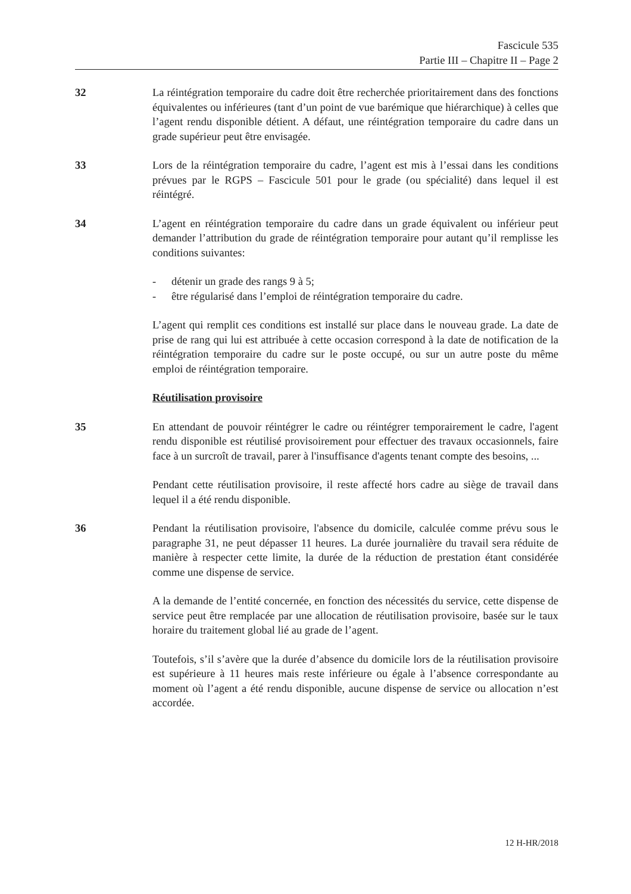Fascicule 535
Partie III – Chapitre II – Page 2
32 La réintégration temporaire du cadre doit être recherchée prioritairement dans des fonctions équivalentes ou inférieures (tant d’un point de vue barémique que hiérarchique) à celles que l’agent rendu disponible détient. A défaut, une réintégration temporaire du cadre dans un grade supérieur peut être envisagée.
33 Lors de la réintégration temporaire du cadre, l’agent est mis à l’essai dans les conditions prévues par le RGPS – Fascicule 501 pour le grade (ou spécialité) dans lequel il est réintégré.
34 L’agent en réintégration temporaire du cadre dans un grade équivalent ou inférieur peut demander l’attribution du grade de réintégration temporaire pour autant qu’il remplisse les conditions suivantes:
- détenir un grade des rangs 9 à 5;
- être régularisé dans l’emploi de réintégration temporaire du cadre.
L’agent qui remplit ces conditions est installé sur place dans le nouveau grade. La date de prise de rang qui lui est attribuée à cette occasion correspond à la date de notification de la réintégration temporaire du cadre sur le poste occupé, ou sur un autre poste du même emploi de réintégration temporaire.
Réutilisation provisoire
35 En attendant de pouvoir réintégrer le cadre ou réintégrer temporairement le cadre, l'agent rendu disponible est réutilisé provisoirement pour effectuer des travaux occasionnels, faire face à un surcroît de travail, parer à l'insuffisance d'agents tenant compte des besoins, ...
Pendant cette réutilisation provisoire, il reste affecté hors cadre au siège de travail dans lequel il a été rendu disponible.
36 Pendant la réutilisation provisoire, l'absence du domicile, calculée comme prévu sous le paragraphe 31, ne peut dépasser 11 heures. La durée journalière du travail sera réduite de manière à respecter cette limite, la durée de la réduction de prestation étant considérée comme une dispense de service.
A la demande de l’entité concernée, en fonction des nécessités du service, cette dispense de service peut être remplacée par une allocation de réutilisation provisoire, basée sur le taux horaire du traitement global lié au grade de l’agent.
Toutefois, s’il s’avère que la durée d’absence du domicile lors de la réutilisation provisoire est supérieure à 11 heures mais reste inférieure ou égale à l’absence correspondante au moment où l’agent a été rendu disponible, aucune dispense de service ou allocation n’est accordée.
12 H-HR/2018